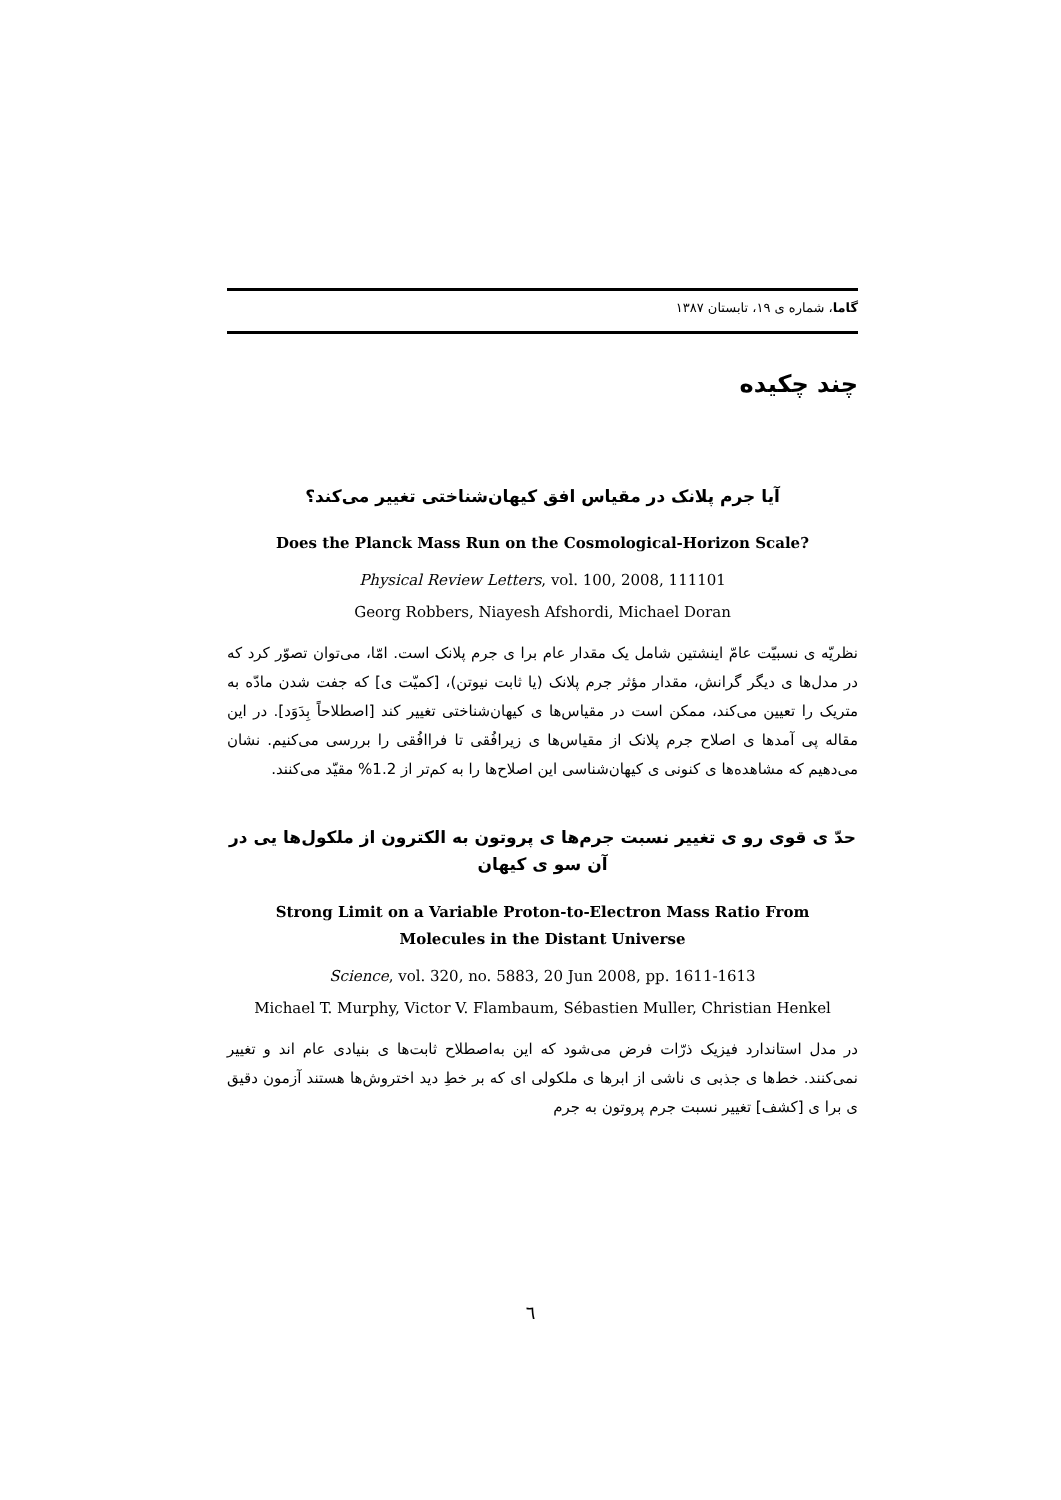گاما، شماره ی ۱۹، تابستان ۱۳۸۷
چند چکیده
آیا جرم پلانک در مقیاس افق کیهان‌شناختی تغییر می‌کند؟
Does the Planck Mass Run on the Cosmological-Horizon Scale?
Physical Review Letters, vol. 100, 2008, 111101
Georg Robbers, Niayesh Afshordi, Michael Doran
نظریّه ی نسبیّت عامّ اینشتین شامل یک مقدار عام برا ی جرم پلانک است. امّا، می‌توان تصوّر کرد که در مدل‌ها ی دیگر گرانش، مقدار مؤثر جرم پلانک (یا ثابت نیوتن)، [کمیّت ی] که جفت شدن مادّه به متریک را تعیین می‌کند، ممکن است در مقیاس‌ها ی کیهان‌شناختی تغییر کند [اصطلاحاً بِدَوَد]. در این مقاله پی آمدها ی اصلاح جرم پلانک از مقیاس‌ها ی زیرافُقی تا فراافُقی را بررسی می‌کنیم. نشان می‌دهیم که مشاهده‌ها ی کنونی ی کیهان‌شناسی این اصلاح‌ها را به کم‌تر از 1.2% مقیّد می‌کنند.
حدّ ی قوی رو ی تغییر نسبت جرم‌ها ی پروتون به الکترون از ملکول‌ها یی در آن سو ی کیهان
Strong Limit on a Variable Proton-to-Electron Mass Ratio From
Molecules in the Distant Universe
Science, vol. 320, no. 5883, 20 Jun 2008, pp. 1611-1613
Michael T. Murphy, Victor V. Flambaum, Sébastien Muller, Christian Henkel
در مدل استاندارد فیزیک ذرّات فرض می‌شود که این به‌اصطلاح ثابت‌ها ی بنیادی عام اند و تغییر نمی‌کنند. خط‌ها ی جذبی ی ناشی از ابرها ی ملکولی ای که بر خطِ دید اختروش‌ها هستند آزمون دقیق ی برا ی [کشف] تغییر نسبت جرم پروتون به جرم
٦